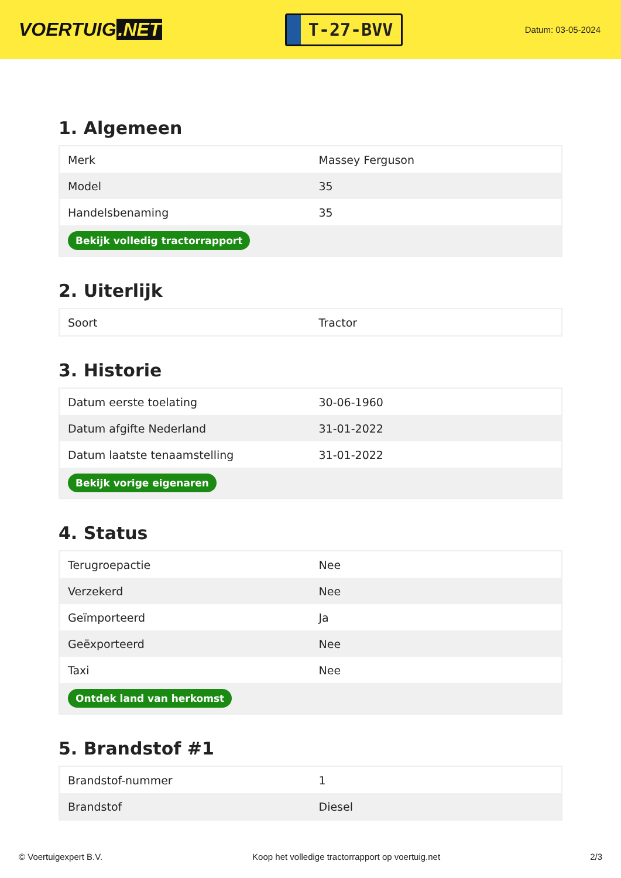VOERTUIG.NET
T-27-BVV
Datum: 03-05-2024
1. Algemeen
| Merk | Massey Ferguson |
| Model | 35 |
| Handelsbenaming | 35 |
| Bekijk volledig tractorrapport | |
2. Uiterlijk
| Soort | Tractor |
3. Historie
| Datum eerste toelating | 30-06-1960 |
| Datum afgifte Nederland | 31-01-2022 |
| Datum laatste tenaamstelling | 31-01-2022 |
| Bekijk vorige eigenaren | |
4. Status
| Terugroepactie | Nee |
| Verzekerd | Nee |
| Geïmporteerd | Ja |
| Geëxporteerd | Nee |
| Taxi | Nee |
| Ontdek land van herkomst | |
5. Brandstof #1
| Brandstof-nummer | 1 |
| Brandstof | Diesel |
© Voertuigexpert B.V. Koop het volledige tractorrapport op voertuig.net 2/3